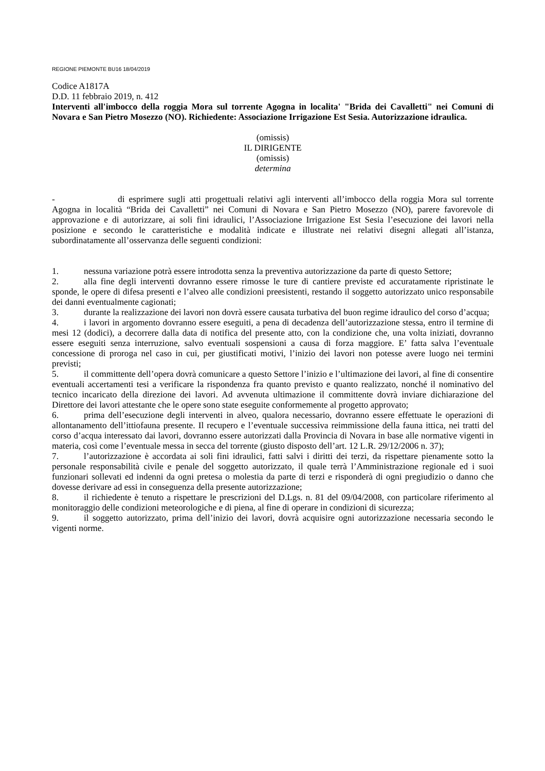REGIONE PIEMONTE BU16 18/04/2019
Codice A1817A
D.D. 11 febbraio 2019, n. 412
Interventi all'imbocco della roggia Mora sul torrente Agogna in localita' "Brida dei Cavalletti" nei Comuni di Novara e San Pietro Mosezzo (NO). Richiedente: Associazione Irrigazione Est Sesia. Autorizzazione idraulica.
(omissis)
IL DIRIGENTE
(omissis)
determina
- di esprimere sugli atti progettuali relativi agli interventi all’imbocco della roggia Mora sul torrente Agogna in località “Brida dei Cavalletti” nei Comuni di Novara e San Pietro Mosezzo (NO), parere favorevole di approvazione e di autorizzare, ai soli fini idraulici, l’Associazione Irrigazione Est Sesia l’esecuzione dei lavori nella posizione e secondo le caratteristiche e modalità indicate e illustrate nei relativi disegni allegati all’istanza, subordinatamente all’osservanza delle seguenti condizioni:
1. nessuna variazione potrà essere introdotta senza la preventiva autorizzazione da parte di questo Settore;
2. alla fine degli interventi dovranno essere rimosse le ture di cantiere previste ed accuratamente ripristinate le sponde, le opere di difesa presenti e l’alveo alle condizioni preesistenti, restando il soggetto autorizzato unico responsabile dei danni eventualmente cagionati;
3. durante la realizzazione dei lavori non dovrà essere causata turbativa del buon regime idraulico del corso d’acqua;
4. i lavori in argomento dovranno essere eseguiti, a pena di decadenza dell’autorizzazione stessa, entro il termine di mesi 12 (dodici), a decorrere dalla data di notifica del presente atto, con la condizione che, una volta iniziati, dovranno essere eseguiti senza interruzione, salvo eventuali sospensioni a causa di forza maggiore. E’ fatta salva l’eventuale concessione di proroga nel caso in cui, per giustificati motivi, l’inizio dei lavori non potesse avere luogo nei termini previsti;
5. il committente dell’opera dovrà comunicare a questo Settore l’inizio e l’ultimazione dei lavori, al fine di consentire eventuali accertamenti tesi a verificare la rispondenza fra quanto previsto e quanto realizzato, nonché il nominativo del tecnico incaricato della direzione dei lavori. Ad avvenuta ultimazione il committente dovrà inviare dichiarazione del Direttore dei lavori attestante che le opere sono state eseguite conformemente al progetto approvato;
6. prima dell’esecuzione degli interventi in alveo, qualora necessario, dovranno essere effettuate le operazioni di allontanamento dell’ittiofauna presente. Il recupero e l’eventuale successiva reimmissione della fauna ittica, nei tratti del corso d’acqua interessato dai lavori, dovranno essere autorizzati dalla Provincia di Novara in base alle normative vigenti in materia, così come l’eventuale messa in secca del torrente (giusto disposto dell’art. 12 L.R. 29/12/2006 n. 37);
7. l’autorizzazione è accordata ai soli fini idraulici, fatti salvi i diritti dei terzi, da rispettare pienamente sotto la personale responsabilità civile e penale del soggetto autorizzato, il quale terrà l’Amministrazione regionale ed i suoi funzionari sollevati ed indenni da ogni pretesa o molestia da parte di terzi e risponderà di ogni pregiudizio o danno che dovesse derivare ad essi in conseguenza della presente autorizzazione;
8. il richiedente è tenuto a rispettare le prescrizioni del D.Lgs. n. 81 del 09/04/2008, con particolare riferimento al monitoraggio delle condizioni meteorologiche e di piena, al fine di operare in condizioni di sicurezza;
9. il soggetto autorizzato, prima dell’inizio dei lavori, dovrà acquisire ogni autorizzazione necessaria secondo le vigenti norme.